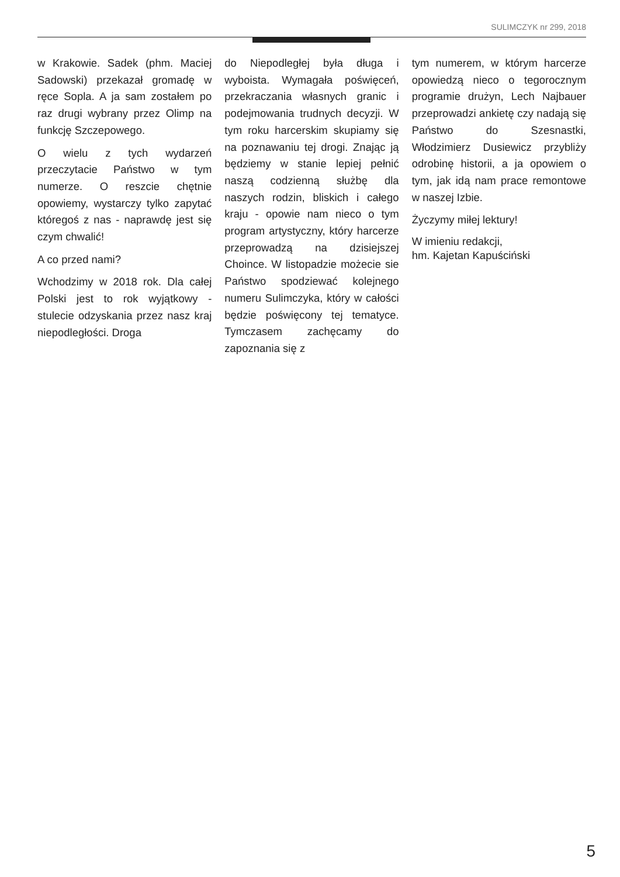SULIMCZYK nr 299, 2018
w Krakowie. Sadek (phm. Maciej Sadowski) przekazał gromadę w ręce Sopla. A ja sam zostałem po raz drugi wybrany przez Olimp na funkcję Szczepowego.
O wielu z tych wydarzeń przeczytacie Państwo w tym numerze. O reszcie chętnie opowiemy, wystarczy tylko zapytać któregoś z nas - naprawdę jest się czym chwalić!
A co przed nami?
Wchodzimy w 2018 rok. Dla całej Polski jest to rok wyjątkowy - stulecie odzyskania przez nasz kraj niepodległości. Droga
do Niepodległej była długa i wyboista. Wymagała poświęceń, przekraczania własnych granic i podejmowania trudnych decyzji. W tym roku harcerskim skupiamy się na poznawaniu tej drogi. Znając ją będziemy w stanie lepiej pełnić naszą codzienną służbę dla naszych rodzin, bliskich i całego kraju - opowie nam nieco o tym program artystyczny, który harcerze przeprowadzą na dzisiejszej Choince. W listopadzie możecie sie Państwo spodziewać kolejnego numeru Sulimczyka, który w całości będzie poświęcony tej tematyce. Tymczasem zachęcamy do zapoznania się z
tym numerem, w którym harcerze opowiedzą nieco o tegorocznym programie drużyn, Lech Najbauer przeprowadzi ankietę czy nadają się Państwo do Szesnastki, Włodzimierz Dusiewicz przybliży odrobinę historii, a ja opowiem o tym, jak idą nam prace remontowe w naszej Izbie.
Życzymy miłej lektury!
W imieniu redakcji,
hm. Kajetan Kapuściński
5